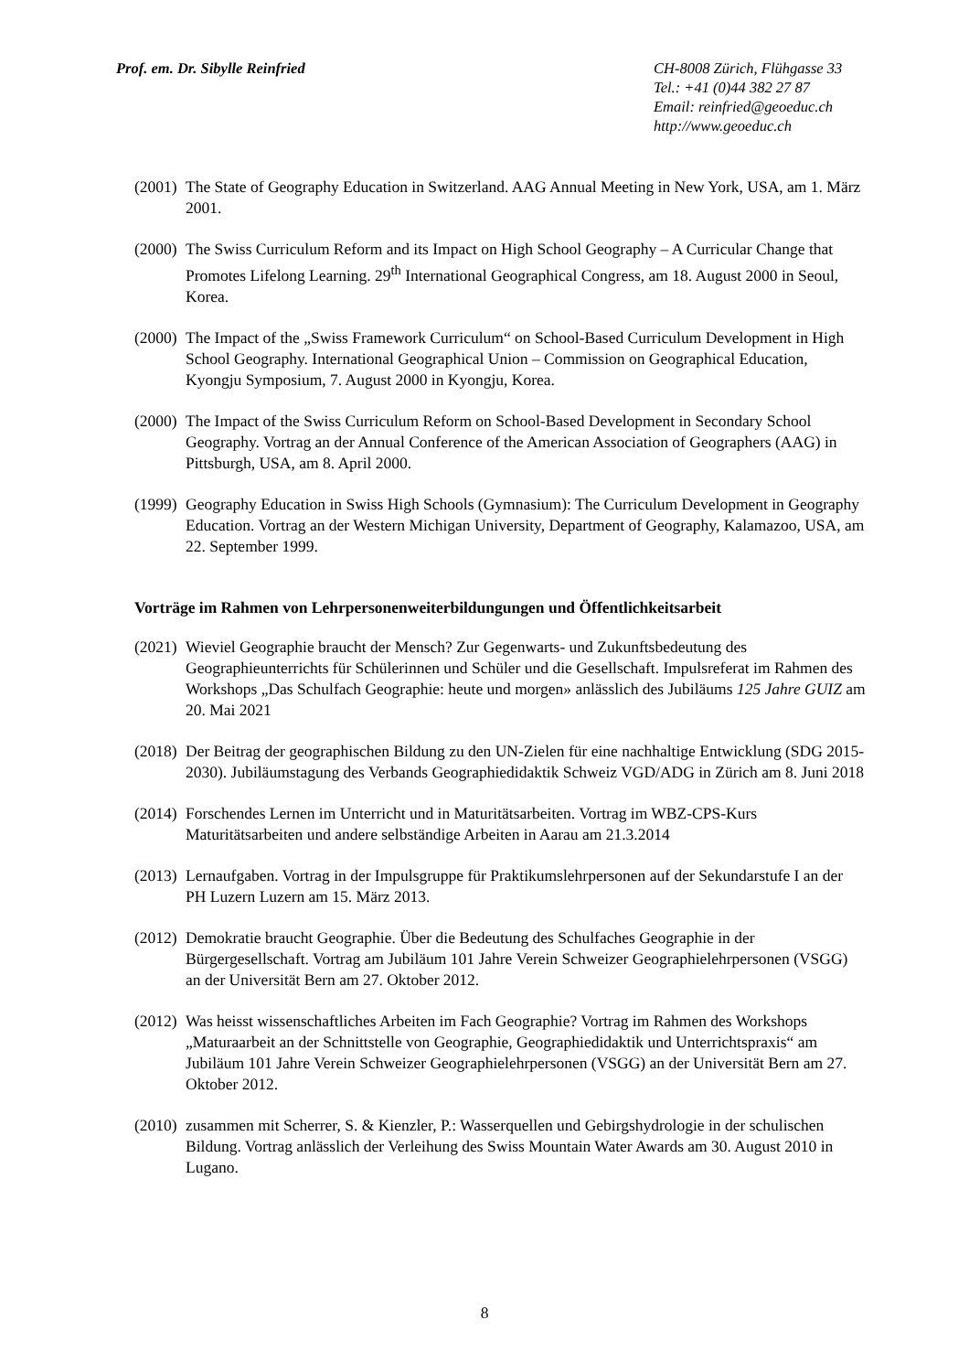Prof. em. Dr. Sibylle Reinfried
CH-8008 Zürich, Flühgasse 33
Tel.: +41 (0)44 382 27 87
Email: reinfried@geoeduc.ch
http://www.geoeduc.ch
(2001)
The State of Geography Education in Switzerland. AAG Annual Meeting in New York, USA, am 1. März 2001.
(2000)
The Swiss Curriculum Reform and its Impact on High School Geography – A Curricular Change that Promotes Lifelong Learning. 29<sup>th</sup> International Geographical Congress, am 18. August 2000 in Seoul, Korea.
(2000)
The Impact of the „Swiss Framework Curriculum“ on School-Based Curriculum Development in High School Geography. International Geographical Union – Commission on Geographical Education, Kyongju Symposium, 7. August 2000 in Kyongju, Korea.
(2000)
The Impact of the Swiss Curriculum Reform on School-Based Development in Secondary School Geography. Vortrag an der Annual Conference of the American Association of Geographers (AAG) in Pittsburgh, USA, am 8. April 2000.
(1999)
Geography Education in Swiss High Schools (Gymnasium): The Curriculum Development in Geography Education. Vortrag an der Western Michigan University, Department of Geography, Kalamazoo, USA, am 22. September 1999.
Vorträge im Rahmen von Lehrpersonenweiterbildungungen und Öffentlichkeitsarbeit
(2021)
Wieviel Geographie braucht der Mensch? Zur Gegenwarts- und Zukunftsbedeutung des Geographieunterrichts für Schülerinnen und Schüler und die Gesellschaft. Impulsreferat im Rahmen des Workshops „Das Schulfach Geographie: heute und morgen» anlässlich des Jubiläums 125 Jahre GUIZ am 20. Mai 2021
(2018)
Der Beitrag der geographischen Bildung zu den UN-Zielen für eine nachhaltige Entwicklung (SDG 2015-2030). Jubiläumstagung des Verbands Geographiedidaktik Schweiz VGD/ADG in Zürich am 8. Juni 2018
(2014)
Forschendes Lernen im Unterricht und in Maturitätsarbeiten. Vortrag im WBZ-CPS-Kurs Maturitätsarbeiten und andere selbständige Arbeiten in Aarau am 21.3.2014
(2013)
Lernaufgaben. Vortrag in der Impulsgruppe für Praktikumslehrpersonen auf der Sekundarstufe I an der PH Luzern Luzern am 15. März 2013.
(2012)
Demokratie braucht Geographie. Über die Bedeutung des Schulfaches Geographie in der Bürgergesellschaft. Vortrag am Jubiläum 101 Jahre Verein Schweizer Geographielehrpersonen (VSGG) an der Universität Bern am 27. Oktober 2012.
(2012)
Was heisst wissenschaftliches Arbeiten im Fach Geographie? Vortrag im Rahmen des Workshops „Maturaarbeit an der Schnittstelle von Geographie, Geographiedidaktik und Unterrichtspraxis“ am Jubiläum 101 Jahre Verein Schweizer Geographielehrpersonen (VSGG) an der Universität Bern am 27. Oktober 2012.
(2010)
zusammen mit Scherrer, S. & Kienzler, P.: Wasserquellen und Gebirgshydrologie in der schulischen Bildung. Vortrag anlässlich der Verleihung des Swiss Mountain Water Awards am 30. August 2010 in Lugano.
8